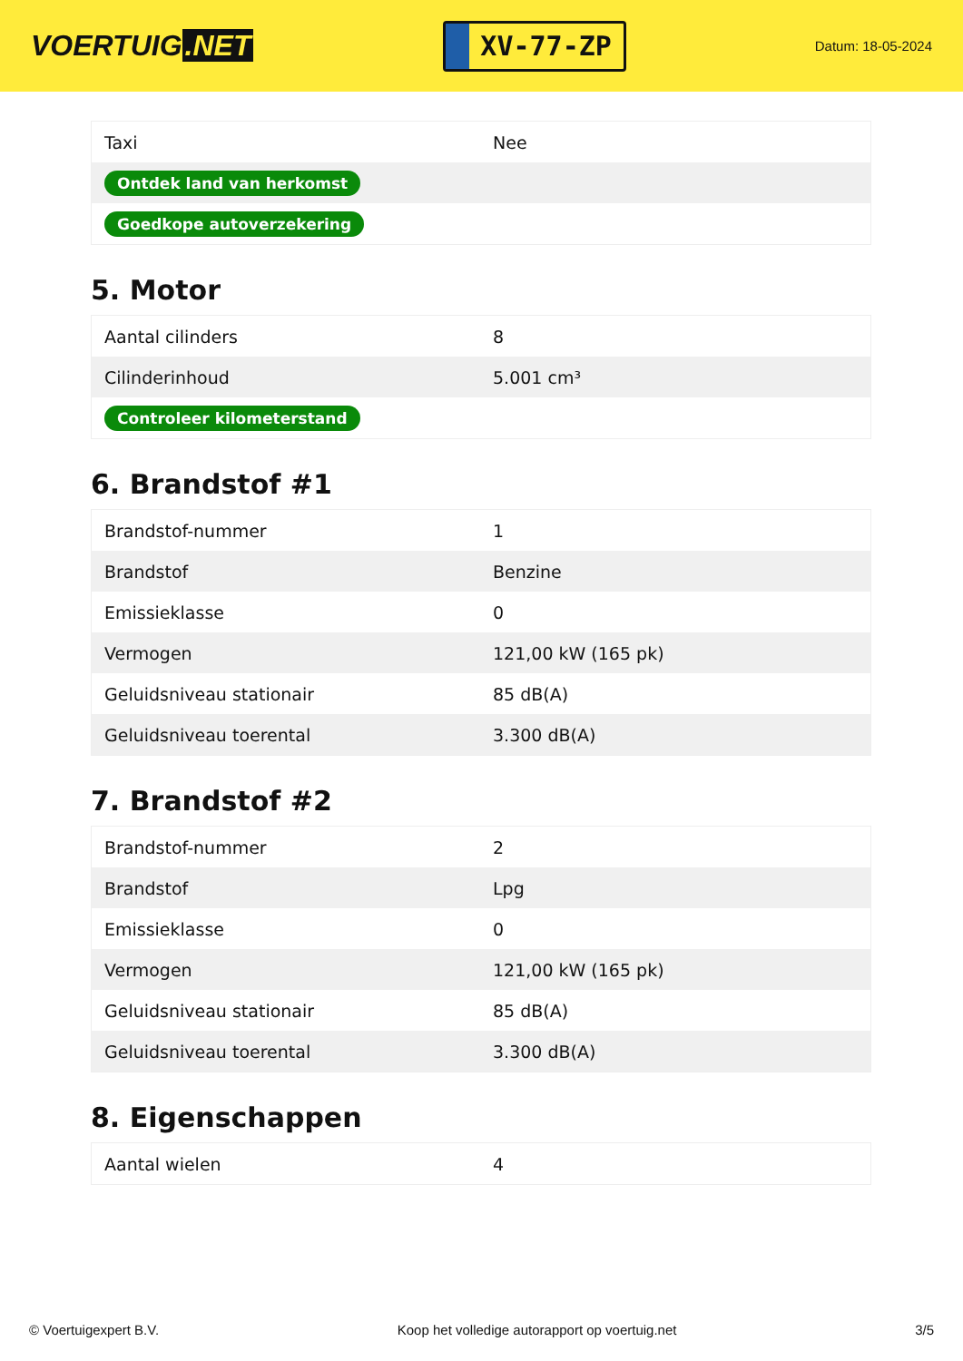VOERTUIG.NET
XV-77-ZP
Datum: 18-05-2024
| Taxi | Nee |
| Ontdek land van herkomst | |
| Goedkope autoverzekering | |
5. Motor
| Aantal cilinders | 8 |
| Cilinderinhoud | 5.001 cm³ |
| Controleer kilometerstand | |
6. Brandstof #1
| Brandstof-nummer | 1 |
| Brandstof | Benzine |
| Emissieklasse | 0 |
| Vermogen | 121,00 kW (165 pk) |
| Geluidsniveau stationair | 85 dB(A) |
| Geluidsniveau toerental | 3.300 dB(A) |
7. Brandstof #2
| Brandstof-nummer | 2 |
| Brandstof | Lpg |
| Emissieklasse | 0 |
| Vermogen | 121,00 kW (165 pk) |
| Geluidsniveau stationair | 85 dB(A) |
| Geluidsniveau toerental | 3.300 dB(A) |
8. Eigenschappen
| Aantal wielen | 4 |
© Voertuigexpert B.V. Koop het volledige autorapport op voertuig.net 3/5